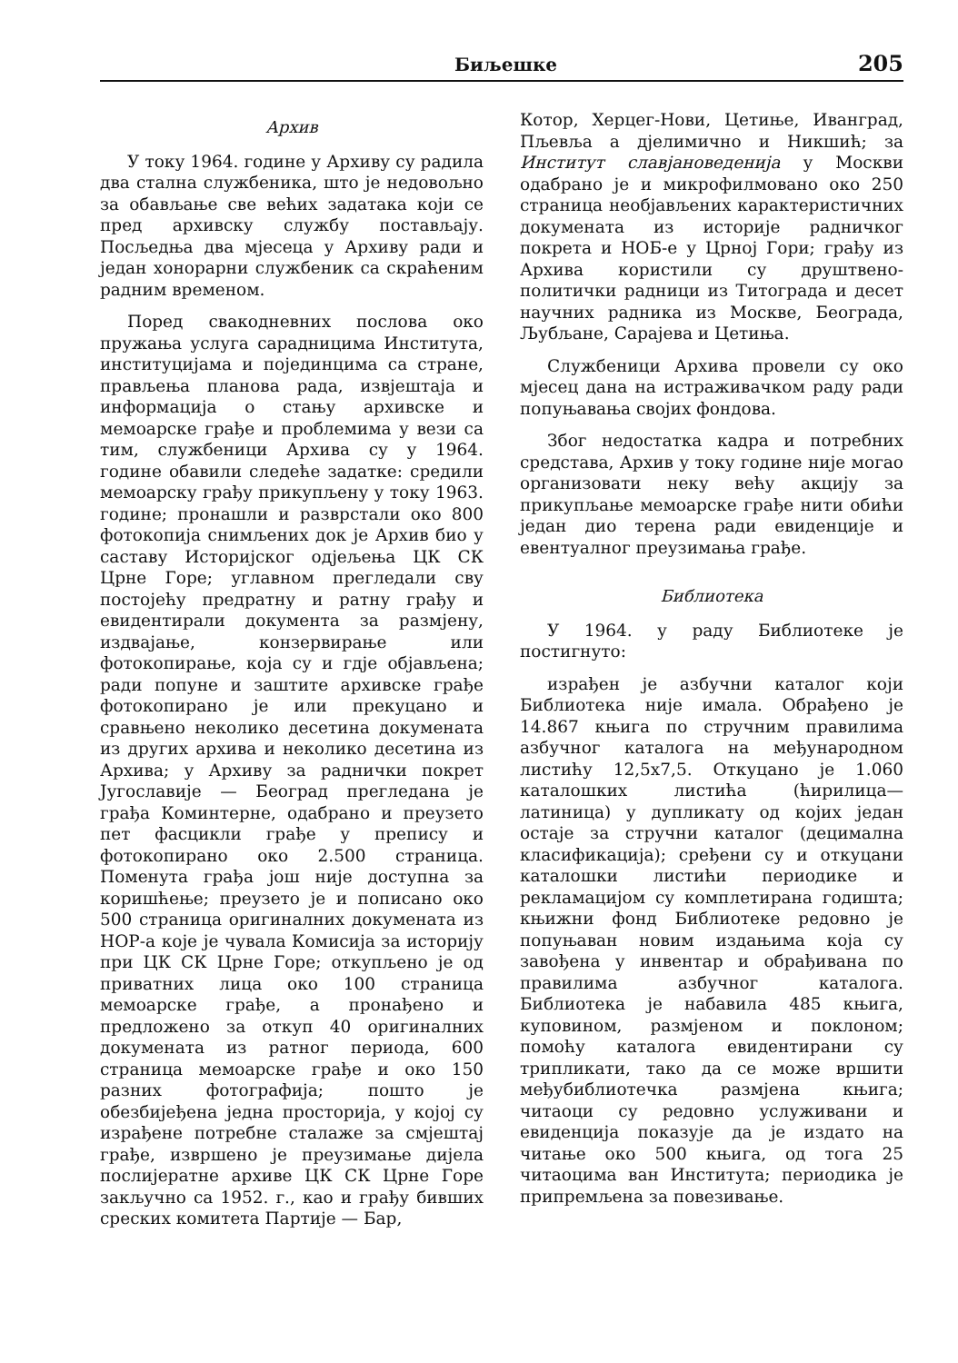Биљешке 205
Архив
У току 1964. године у Архиву су радила два стална службеника, што је недовољно за обављање све већих задатака који се пред архивску службу постављају. Посљедња два мјесеца у Архиву ради и један хонорарни службеник са скраћеним радним временом.
Поред свакодневних послова око пружања услуга сарадницима Института, институцијама и појединцима са стране, прављења планова рада, извјештаја и информација о стању архивске и мемоарске грађе и проблемима у вези са тим, службеници Архива су у 1964. године обавили следеће задатке: средили мемоарску грађу прикупљену у току 1963. године; пронашли и разврстали око 800 фотокопија снимљених док је Архив био у саставу Историјског одјељења ЦК СК Црне Горе; углавном прегледали сву постојећу предратну и ратну грађу и евидентирали документа за размјену, издвајање, конзервирање или фотокопирање, која су и гдје објављена; ради попуне и заштите архивске грађе фотокопирано је или прекуцано и сравњено неколико десетина докумената из других архива и неколико десетина из Архива; у Архиву за раднички покрет Југославије — Београд прегледана је грађа Коминтерне, одабрано и преузето пет фасцикли грађе у препису и фотокопирано око 2.500 страница. Поменута грађа још није доступна за коришћење; преузето је и пописано око 500 страница оригиналних докумената из НОР-а које је чувала Комисија за историју при ЦК СК Црне Горе; откупљено је од приватних лица око 100 страница мемоарске грађе, а пронађено и предложено за откуп 40 оригиналних докумената из ратног периода, 600 страница мемоарске грађе и око 150 разних фотографија; пошто је обезбијеђена једна просторија, у којој су израђене потребне сталаже за смјештај грађе, извршено је преузимање дијела послијератне архиве ЦК СК Црне Горе закључно са 1952. г., као и грађу бивших среских комитета Партије — Бар,
Котор, Херцег-Нови, Цетиње, Иванград, Пљевља а дјелимично и Никшић; за Институт славјановеденија у Москви одабрано је и микрофилмовано око 250 страница необјављених карактеристичних докумената из историје радничког покрета и НОБ-е у Црној Гори; грађу из Архива користили су друштвено-политички радници из Титограда и десет научних радника из Москве, Београда, Љубљане, Сарајева и Цетиња.
Службеници Архива провели су око мјесец дана на истраживачком раду ради попуњавања својих фондова.
Због недостатка кадра и потребних средстава, Архив у току године није могао организовати неку већу акцију за прикупљање мемоарске грађе нити обићи један дио терена ради евиденције и евентуалног преузимања грађе.
Библиотека
У 1964. у раду Библиотеке је постигнуто:
израђен је азбучни каталог који Библиотека није имала. Обрађено је 14.867 књига по стручним правилима азбучног каталога на међународном листићу 12,5x7,5. Откуцано је 1.060 каталошких листића (ћирилица—латиница) у дупликату од којих један остаје за стручни каталог (децимална класификација); сређени су и откуцани каталошки листићи периодике и рекламацијом су комплетирана годишта; књижни фонд Библиотеке редовно је попуњаван новим издањима која су завођена у инвентар и обрађивана по правилима азбучног каталога. Библиотека је набавила 485 књига, куповином, размјеном и поклоном; помоћу каталога евидентирани су трипликати, тако да се може вршити међубиблиотечка размјена књига; читаоци су редовно услуживани и евиденција показује да је издато на читање око 500 књига, од тога 25 читаоцима ван Института; периодика је припремљена за повезивање.